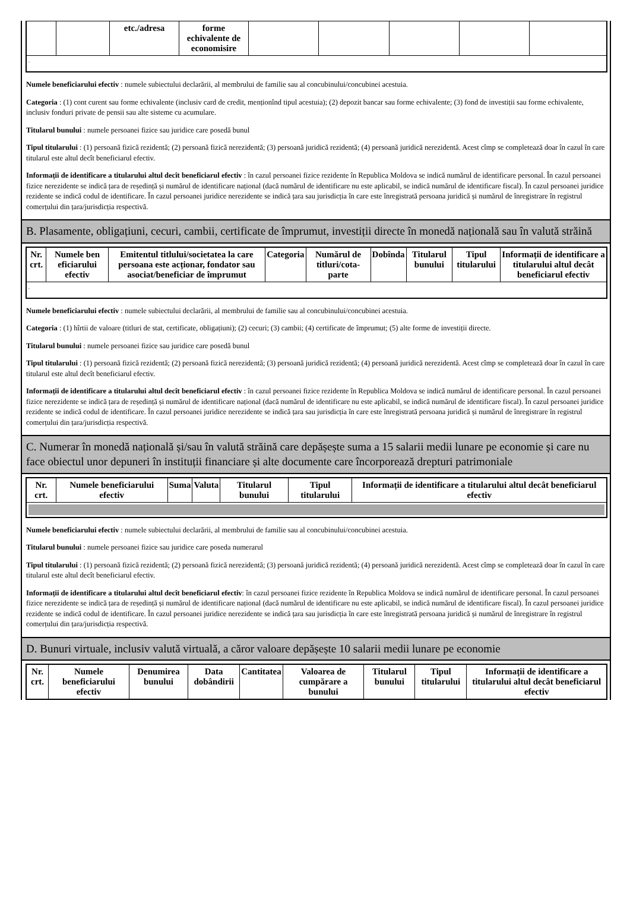| | | etc./adresa | forme echivalente de economisire | | | | | |
| - | | | | | | | | |
Numele beneficiarului efectiv : numele subiectului declarării, al membrului de familie sau al concubinului/concubinei acestuia.
Categoria : (1) cont curent sau forme echivalente (inclusiv card de credit, menționînd tipul acestuia); (2) depozit bancar sau forme echivalente; (3) fond de investiții sau forme echivalente, inclusiv fonduri private de pensii sau alte sisteme cu acumulare.
Titularul bunului : numele persoanei fizice sau juridice care posedă bunul
Tipul titularului : (1) persoană fizică rezidentă; (2) persoană fizică nerezidentă; (3) persoană juridică rezidentă; (4) persoană juridică nerezidentă. Acest cîmp se completează doar în cazul în care titularul este altul decît beneficiarul efectiv.
Informații de identificare a titularului altul decît beneficiarul efectiv : în cazul persoanei fizice rezidente în Republica Moldova se indică numărul de identificare personal. În cazul persoanei fizice nerezidente se indică țara de reședință și numărul de identificare național (dacă numărul de identificare nu este aplicabil, se indică numărul de identificare fiscal). În cazul persoanei juridice rezidente se indică codul de identificare. În cazul persoanei juridice nerezidente se indică țara sau jurisdicția în care este înregistrată persoana juridică și numărul de înregistrare în registrul comerțului din țara/jurisdicția respectivă.
B. Plasamente, obligațiuni, cecuri, cambii, certificate de împrumut, investiții directe în monedă națională sau în valută străină
| Nr. crt. | Numele ben eficiarului efectiv | Emitentul titlului/societatea la care persoana este acționar, fondator sau asociat/beneficiar de împrumut | Categoria | Numărul de titluri/cota-parte | Dobînda | Titularul bunului | Tipul titularului | Informații de identificare a titularului altul decât beneficiarul efectiv |
| --- | --- | --- | --- | --- | --- | --- | --- | --- |
| - | | | | | | | | |
Numele beneficiarului efectiv : numele subiectului declarării, al membrului de familie sau al concubinului/concubinei acestuia.
Categoria : (1) hîrtii de valoare (titluri de stat, certificate, obligațiuni); (2) cecuri; (3) cambii; (4) certificate de împrumut; (5) alte forme de investiții directe.
Titularul bunului : numele persoanei fizice sau juridice care posedă bunul
Tipul titularului : (1) persoană fizică rezidentă; (2) persoană fizică nerezidentă; (3) persoană juridică rezidentă; (4) persoană juridică nerezidentă. Acest cîmp se completează doar în cazul în care titularul este altul decît beneficiarul efectiv.
Informații de identificare a titularului altul decît beneficiarul efectiv : în cazul persoanei fizice rezidente în Republica Moldova se indică numărul de identificare personal. În cazul persoanei fizice nerezidente se indică țara de reședință și numărul de identificare național (dacă numărul de identificare nu este aplicabil, se indică numărul de identificare fiscal). În cazul persoanei juridice rezidente se indică codul de identificare. În cazul persoanei juridice nerezidente se indică țara sau jurisdicția în care este înregistrată persoana juridică și numărul de înregistrare în registrul comerțului din țara/jurisdicția respectivă.
C. Numerar în monedă națională și/sau în valută străină care depășește suma a 15 salarii medii lunare pe economie și care nu face obiectul unor depuneri în instituții financiare și alte documente care încorporează drepturi patrimoniale
| Nr. crt. | Numele beneficiarului efectiv | Suma | Valuta | Titularul bunului | Tipul titularului | Informații de identificare a titularului altul decât beneficiarul efectiv |
| --- | --- | --- | --- | --- | --- | --- |
Numele beneficiarului efectiv : numele subiectului declarării, al membrului de familie sau al concubinului/concubinei acestuia.
Titularul bunului : numele persoanei fizice sau juridice care poseda numerarul
Tipul titularului : (1) persoană fizică rezidentă; (2) persoană fizică nerezidentă; (3) persoană juridică rezidentă; (4) persoană juridică nerezidentă. Acest cîmp se completează doar în cazul în care titularul este altul decît beneficiarul efectiv.
Informații de identificare a titularului altul decît beneficiarul efectiv: în cazul persoanei fizice rezidente în Republica Moldova se indică numărul de identificare personal. În cazul persoanei fizice nerezidente se indică țara de reședință și numărul de identificare național (dacă numărul de identificare nu este aplicabil, se indică numărul de identificare fiscal). În cazul persoanei juridice rezidente se indică codul de identificare. În cazul persoanei juridice nerezidente se indică țara sau jurisdicția în care este înregistrată persoana juridică și numărul de înregistrare în registrul comerțului din țara/jurisdicția respectivă.
D. Bunuri virtuale, inclusiv valută virtuală, a căror valoare depășește 10 salarii medii lunare pe economie
| Nr. crt. | Numele beneficiarului efectiv | Denumirea bunului | Data dobândirii | Cantitatea | Valoarea de cumpărare a bunului | Titularul bunului | Tipul titularului | Informații de identificare a titularului altul decât beneficiarul efectiv |
| --- | --- | --- | --- | --- | --- | --- | --- | --- |